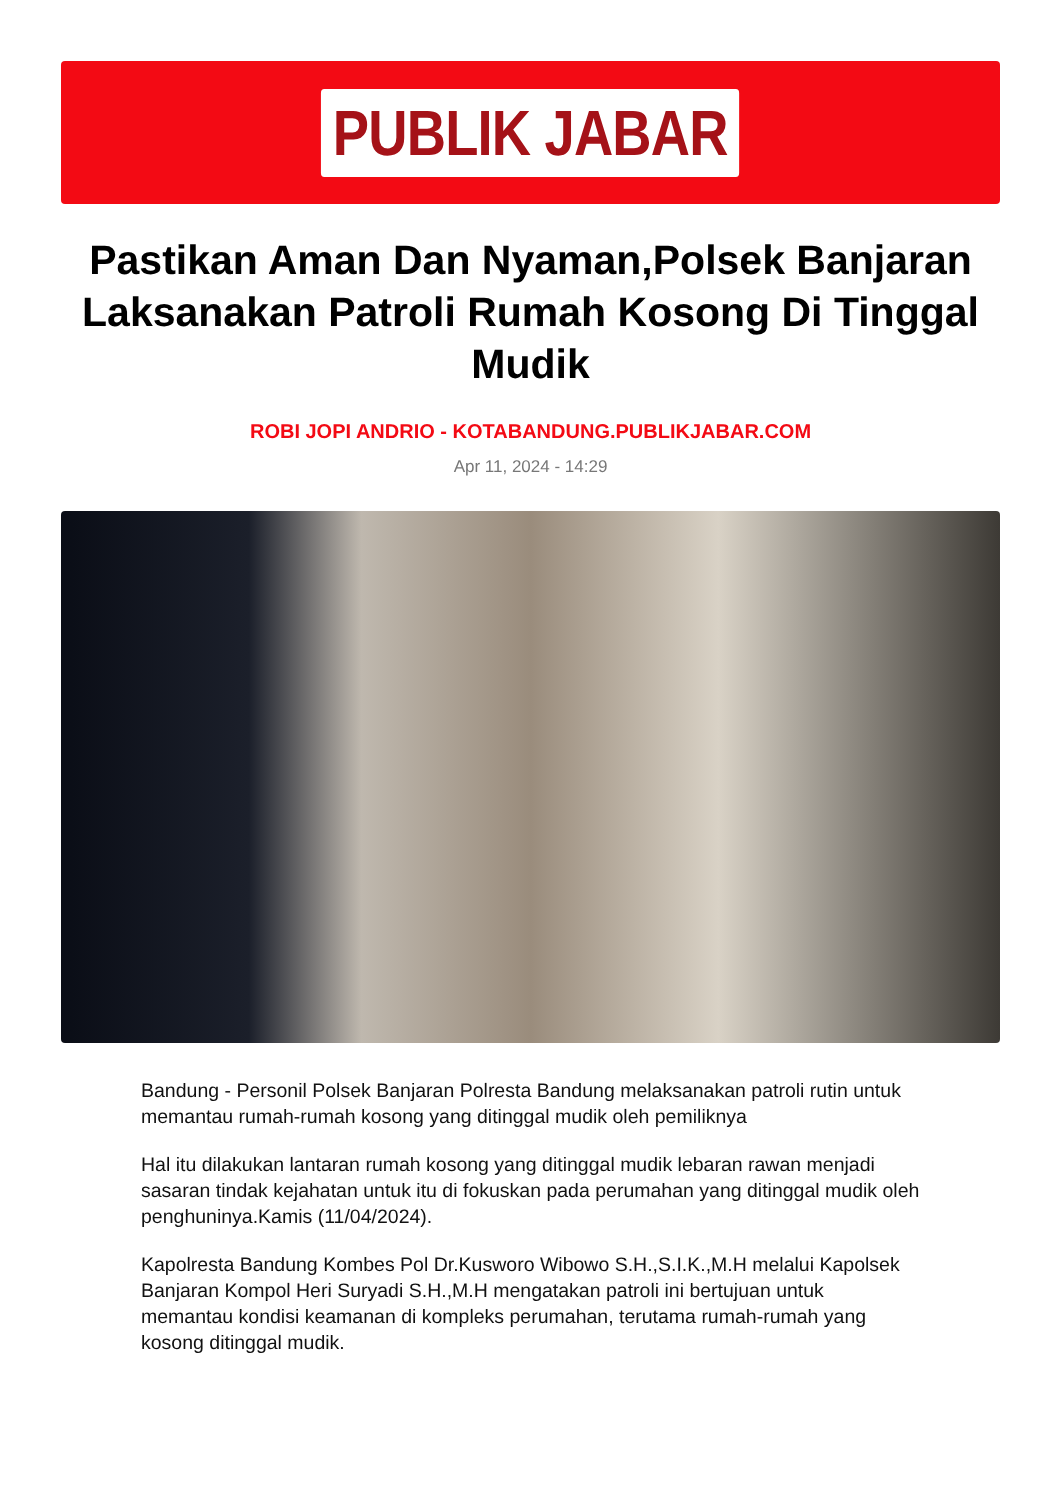PUBLIK JABAR
Pastikan Aman Dan Nyaman,Polsek Banjaran Laksanakan Patroli Rumah Kosong Di Tinggal Mudik
ROBI JOPI ANDRIO - KOTABANDUNG.PUBLIKJABAR.COM
Apr 11, 2024 - 14:29
Bandung - Personil Polsek Banjaran Polresta Bandung melaksanakan patroli rutin untuk memantau rumah-rumah kosong yang ditinggal mudik oleh pemiliknya
Hal itu dilakukan lantaran rumah kosong yang ditinggal mudik lebaran rawan menjadi sasaran tindak kejahatan untuk itu di fokuskan pada perumahan yang ditinggal mudik oleh penghuninya.Kamis (11/04/2024).
Kapolresta Bandung Kombes Pol Dr.Kusworo Wibowo S.H.,S.I.K.,M.H melalui Kapolsek Banjaran Kompol Heri Suryadi S.H.,M.H mengatakan patroli ini bertujuan untuk memantau kondisi keamanan di kompleks perumahan, terutama rumah-rumah yang kosong ditinggal mudik.